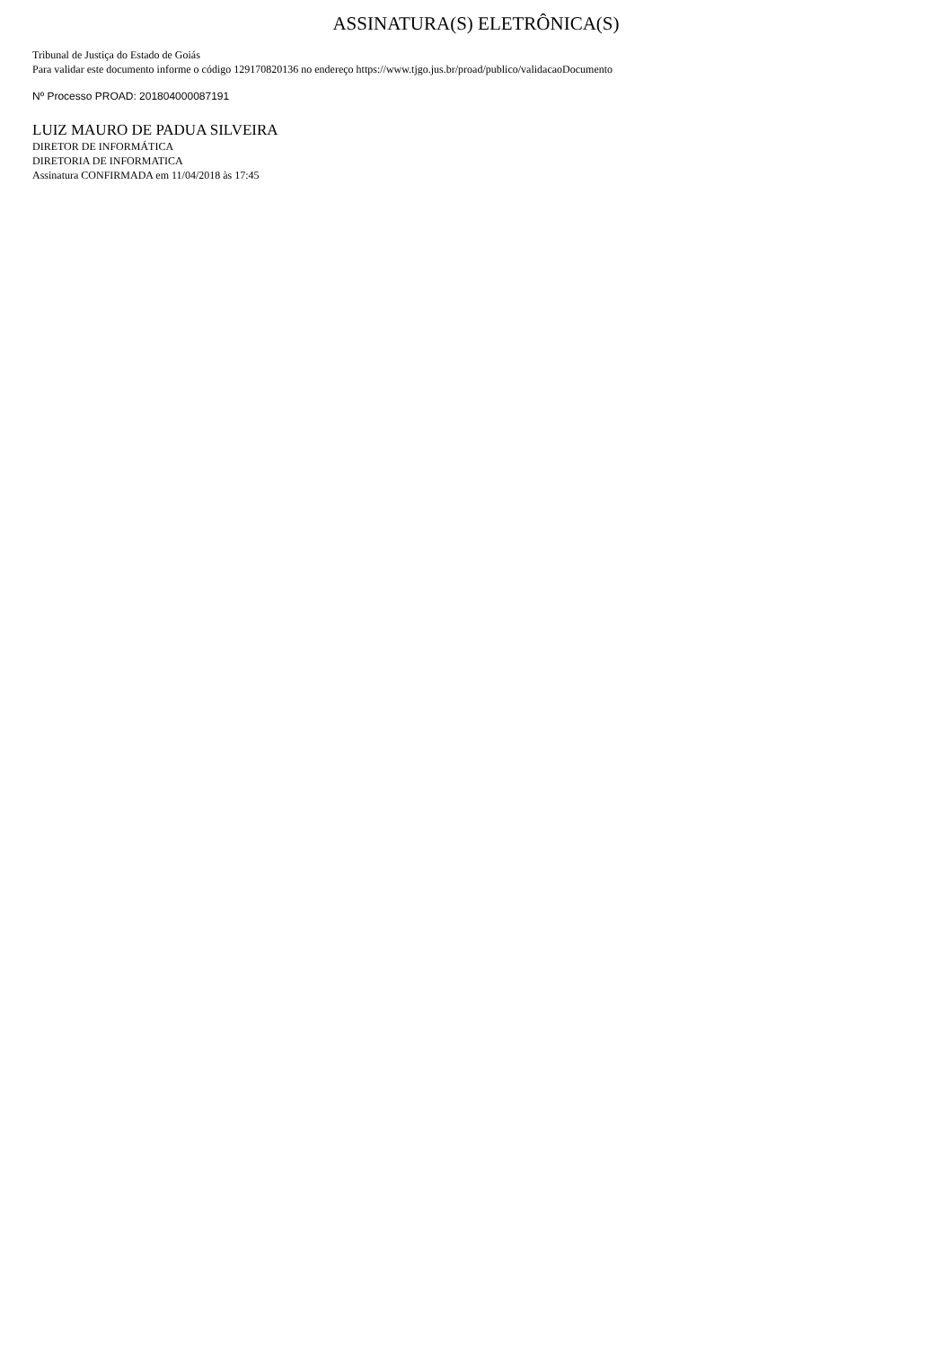ASSINATURA(S) ELETRÔNICA(S)
Tribunal de Justiça do Estado de Goiás
Para validar este documento informe o código 129170820136 no endereço https://www.tjgo.jus.br/proad/publico/validacaoDocumento
Nº Processo PROAD: 201804000087191
LUIZ MAURO DE PADUA SILVEIRA
DIRETOR DE INFORMÁTICA
DIRETORIA DE INFORMATICA
Assinatura CONFIRMADA em 11/04/2018 às 17:45